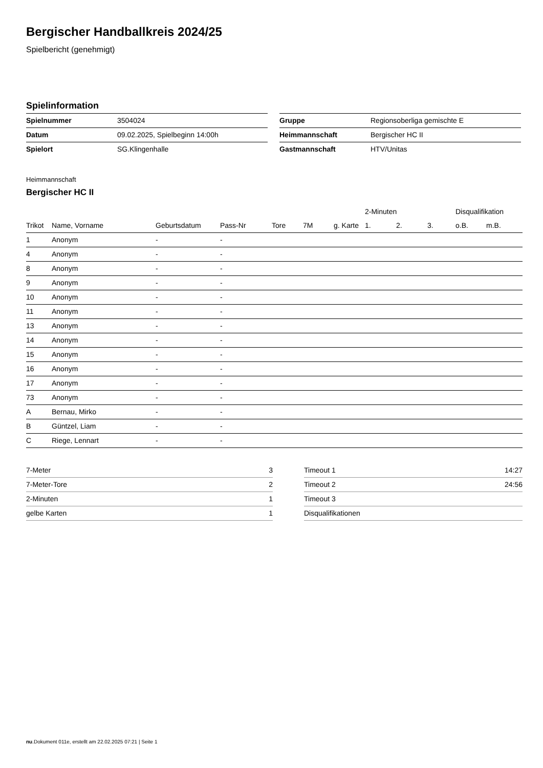Bergischer Handballkreis 2024/25
Spielbericht (genehmigt)
Spielinformation
| Spielnummer | 3504024 |
| Datum | 09.02.2025, Spielbeginn 14:00h |
| Spielort | SG.Klingenhalle |
| Gruppe | Regionsoberliga gemischte E |
| Heimmannschaft | Bergischer HC II |
| Gastmannschaft | HTV/Unitas |
Heimmannschaft
Bergischer HC II
| | | | | | | | 2-Minuten | | | Disqualifikation | |
| --- | --- | --- | --- | --- | --- | --- | --- | --- | --- | --- | --- |
| Trikot | Name, Vorname | Geburtsdatum | Pass-Nr | Tore | 7M | g. Karte | 1. | 2. | 3. | o.B. | m.B. |
| 1 | Anonym | - | - | | | | | | | | |
| 4 | Anonym | - | - | | | | | | | | |
| 8 | Anonym | - | - | | | | | | | | |
| 9 | Anonym | - | - | | | | | | | | |
| 10 | Anonym | - | - | | | | | | | | |
| 11 | Anonym | - | - | | | | | | | | |
| 13 | Anonym | - | - | | | | | | | | |
| 14 | Anonym | - | - | | | | | | | | |
| 15 | Anonym | - | - | | | | | | | | |
| 16 | Anonym | - | - | | | | | | | | |
| 17 | Anonym | - | - | | | | | | | | |
| 73 | Anonym | - | - | | | | | | | | |
| A | Bernau, Mirko | - | - | | | | | | | | |
| B | Güntzel, Liam | - | - | | | | | | | | |
| C | Riege, Lennart | - | - | | | | | | | | |
| 7-Meter | 3 |
| 7-Meter-Tore | 2 |
| 2-Minuten | 1 |
| gelbe Karten | 1 |
| Timeout 1 | 14:27 |
| Timeout 2 | 24:56 |
| Timeout 3 | |
| Disqualifikationen | |
nu.Dokument 011e, erstellt am 22.02.2025 07:21 | Seite 1